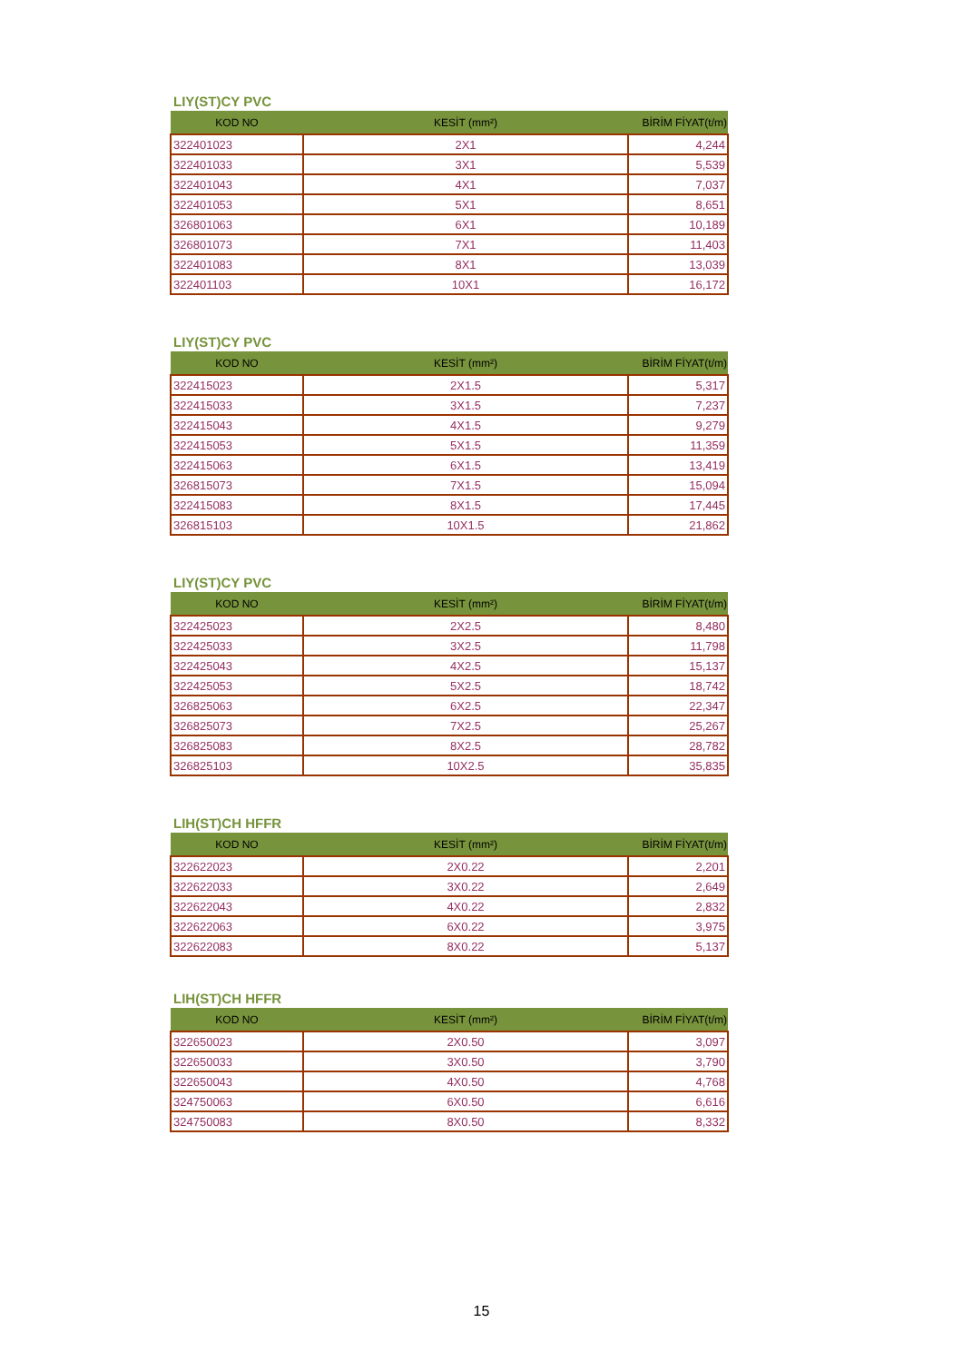LIY(ST)CY PVC
| KOD NO | KESİT (mm²) | BİRİM FİYAT(t/m) |
| --- | --- | --- |
| 322401023 | 2X1 | 4,244 |
| 322401033 | 3X1 | 5,539 |
| 322401043 | 4X1 | 7,037 |
| 322401053 | 5X1 | 8,651 |
| 326801063 | 6X1 | 10,189 |
| 326801073 | 7X1 | 11,403 |
| 322401083 | 8X1 | 13,039 |
| 322401103 | 10X1 | 16,172 |
LIY(ST)CY PVC
| KOD NO | KESİT (mm²) | BİRİM FİYAT(t/m) |
| --- | --- | --- |
| 322415023 | 2X1.5 | 5,317 |
| 322415033 | 3X1.5 | 7,237 |
| 322415043 | 4X1.5 | 9,279 |
| 322415053 | 5X1.5 | 11,359 |
| 322415063 | 6X1.5 | 13,419 |
| 326815073 | 7X1.5 | 15,094 |
| 322415083 | 8X1.5 | 17,445 |
| 326815103 | 10X1.5 | 21,862 |
LIY(ST)CY PVC
| KOD NO | KESİT (mm²) | BİRİM FİYAT(t/m) |
| --- | --- | --- |
| 322425023 | 2X2.5 | 8,480 |
| 322425033 | 3X2.5 | 11,798 |
| 322425043 | 4X2.5 | 15,137 |
| 322425053 | 5X2.5 | 18,742 |
| 326825063 | 6X2.5 | 22,347 |
| 326825073 | 7X2.5 | 25,267 |
| 326825083 | 8X2.5 | 28,782 |
| 326825103 | 10X2.5 | 35,835 |
LIH(ST)CH HFFR
| KOD NO | KESİT (mm²) | BİRİM FİYAT(t/m) |
| --- | --- | --- |
| 322622023 | 2X0.22 | 2,201 |
| 322622033 | 3X0.22 | 2,649 |
| 322622043 | 4X0.22 | 2,832 |
| 322622063 | 6X0.22 | 3,975 |
| 322622083 | 8X0.22 | 5,137 |
LIH(ST)CH HFFR
| KOD NO | KESİT (mm²) | BİRİM FİYAT(t/m) |
| --- | --- | --- |
| 322650023 | 2X0.50 | 3,097 |
| 322650033 | 3X0.50 | 3,790 |
| 322650043 | 4X0.50 | 4,768 |
| 324750063 | 6X0.50 | 6,616 |
| 324750083 | 8X0.50 | 8,332 |
15